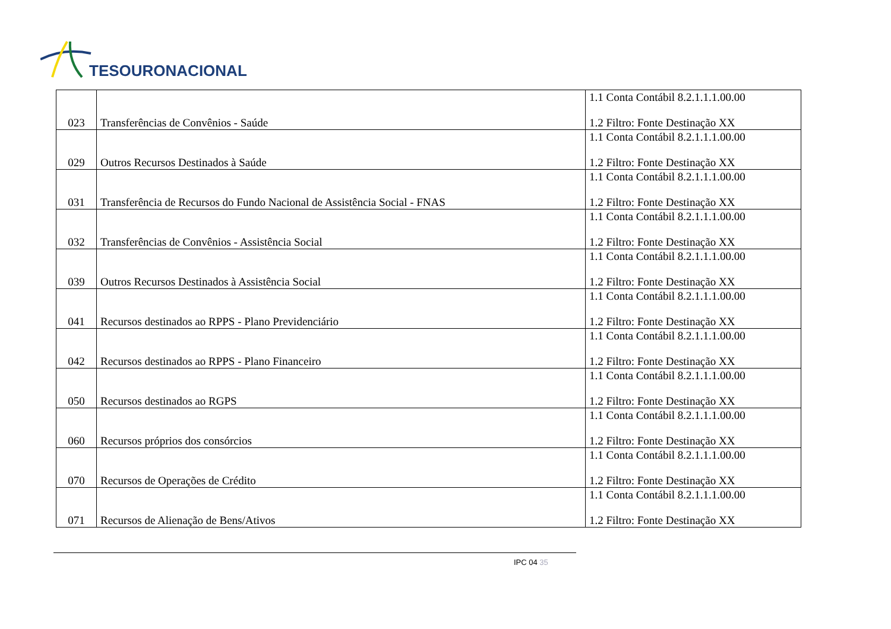TESOURONACIONAL
| 023 | Transferências de Convênios - Saúde | 1.1 Conta Contábil 8.2.1.1.1.00.00 1.2 Filtro: Fonte Destinação XX |
| 029 | Outros Recursos Destinados à Saúde | 1.1 Conta Contábil 8.2.1.1.1.00.00 1.2 Filtro: Fonte Destinação XX |
| 031 | Transferência de Recursos do Fundo Nacional de Assistência Social - FNAS | 1.1 Conta Contábil 8.2.1.1.1.00.00 1.2 Filtro: Fonte Destinação XX |
| 032 | Transferências de Convênios - Assistência Social | 1.1 Conta Contábil 8.2.1.1.1.00.00 1.2 Filtro: Fonte Destinação XX |
| 039 | Outros Recursos Destinados à Assistência Social | 1.1 Conta Contábil 8.2.1.1.1.00.00 1.2 Filtro: Fonte Destinação XX |
| 041 | Recursos destinados ao RPPS - Plano Previdenciário | 1.1 Conta Contábil 8.2.1.1.1.00.00 1.2 Filtro: Fonte Destinação XX |
| 042 | Recursos destinados ao RPPS - Plano Financeiro | 1.1 Conta Contábil 8.2.1.1.1.00.00 1.2 Filtro: Fonte Destinação XX |
| 050 | Recursos destinados ao RGPS | 1.1 Conta Contábil 8.2.1.1.1.00.00 1.2 Filtro: Fonte Destinação XX |
| 060 | Recursos próprios dos consórcios | 1.1 Conta Contábil 8.2.1.1.1.00.00 1.2 Filtro: Fonte Destinação XX |
| 070 | Recursos de Operações de Crédito | 1.1 Conta Contábil 8.2.1.1.1.00.00 1.2 Filtro: Fonte Destinação XX |
| 071 | Recursos de Alienação de Bens/Ativos | 1.1 Conta Contábil 8.2.1.1.1.00.00 1.2 Filtro: Fonte Destinação XX |
IPC 04 35